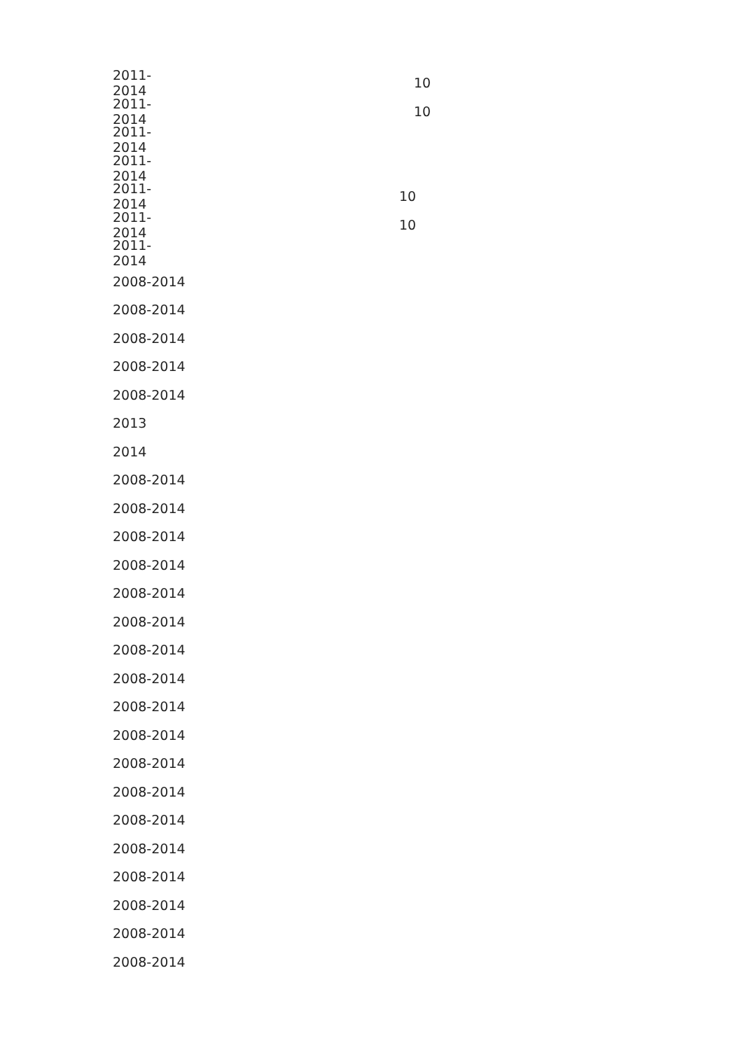2011-2014 10
2011-2014 10
2011-2014
2011-2014
2011-2014 10
2011-2014 10
2011-2014
2008-2014
2008-2014
2008-2014
2008-2014
2008-2014
2013
2014
2008-2014
2008-2014
2008-2014
2008-2014
2008-2014
2008-2014
2008-2014
2008-2014
2008-2014
2008-2014
2008-2014
2008-2014
2008-2014
2008-2014
2008-2014
2008-2014
2008-2014
2008-2014